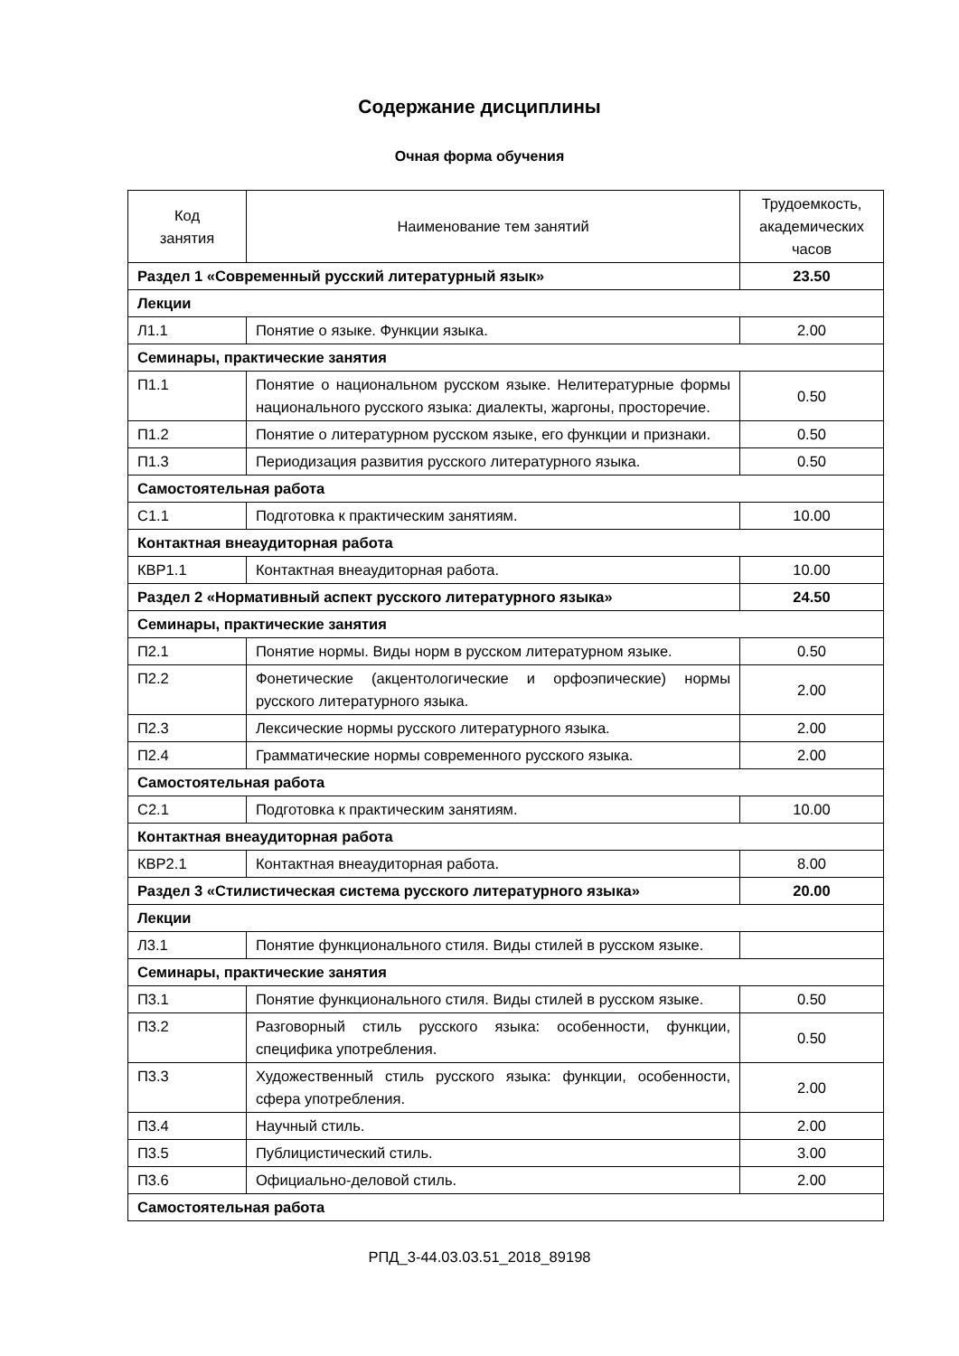Содержание дисциплины
Очная форма обучения
| Код занятия | Наименование тем занятий | Трудоемкость, академических часов |
| --- | --- | --- |
| Раздел 1 «Современный русский литературный язык» | | 23.50 |
| Лекции | | |
| Л1.1 | Понятие о языке. Функции языка. | 2.00 |
| Семинары, практические занятия | | |
| П1.1 | Понятие о национальном русском языке. Нелитературные формы национального русского языка: диалекты, жаргоны, просторечие. | 0.50 |
| П1.2 | Понятие о литературном русском языке, его функции и признаки. | 0.50 |
| П1.3 | Периодизация развития русского литературного языка. | 0.50 |
| Самостоятельная работа | | |
| С1.1 | Подготовка к практическим занятиям. | 10.00 |
| Контактная внеаудиторная работа | | |
| КВР1.1 | Контактная внеаудиторная работа. | 10.00 |
| Раздел 2 «Нормативный аспект русского литературного языка» | | 24.50 |
| Семинары, практические занятия | | |
| П2.1 | Понятие нормы. Виды норм в русском литературном языке. | 0.50 |
| П2.2 | Фонетические (акцентологические и орфоэпические) нормы русского литературного языка. | 2.00 |
| П2.3 | Лексические нормы русского литературного языка. | 2.00 |
| П2.4 | Грамматические нормы современного русского языка. | 2.00 |
| Самостоятельная работа | | |
| С2.1 | Подготовка к практическим занятиям. | 10.00 |
| Контактная внеаудиторная работа | | |
| КВР2.1 | Контактная внеаудиторная работа. | 8.00 |
| Раздел 3 «Стилистическая система русского литературного языка» | | 20.00 |
| Лекции | | |
| Л3.1 | Понятие функционального стиля. Виды стилей в русском языке. | |
| Семинары, практические занятия | | |
| П3.1 | Понятие функционального стиля. Виды стилей в русском языке. | 0.50 |
| П3.2 | Разговорный стиль русского языка: особенности, функции, специфика употребления. | 0.50 |
| П3.3 | Художественный стиль русского языка: функции, особенности, сфера употребления. | 2.00 |
| П3.4 | Научный стиль. | 2.00 |
| П3.5 | Публицистический стиль. | 3.00 |
| П3.6 | Официально-деловой стиль. | 2.00 |
| Самостоятельная работа | | |
РПД_3-44.03.03.51_2018_89198